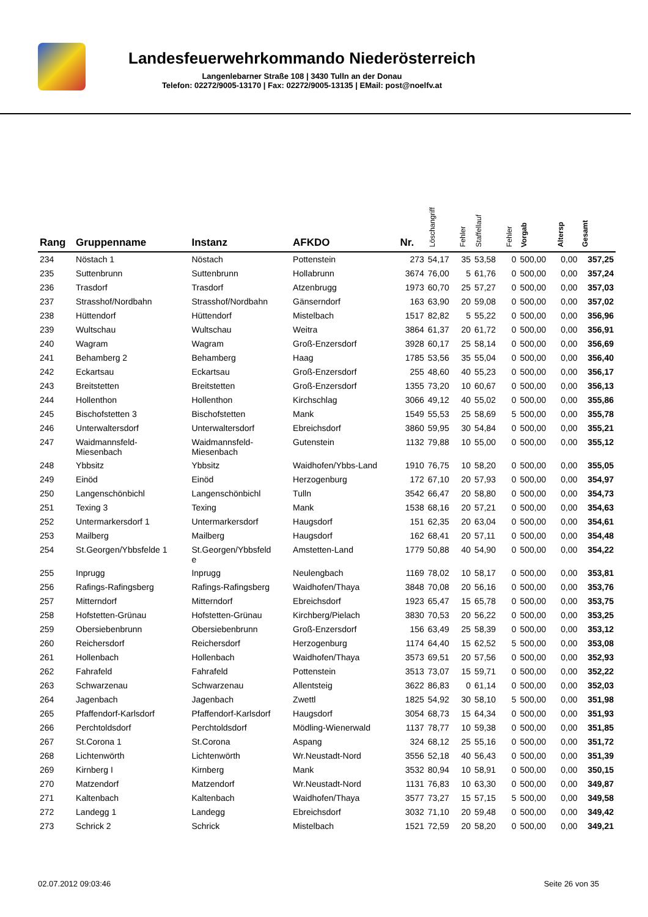Landesfeuerwehrkommando Niederösterreich
Langenlebarner Straße 108 | 3430 Tulln an der Donau
Telefon: 02272/9005-13170 | Fax: 02272/9005-13135 | EMail: post@noelfv.at
| Rang | Gruppenname | Instanz | AFKDO | Nr. | Löschangriff | Fehler | Staffellauf | Fehler | Vorgab | Altersp | Gesamt |
| --- | --- | --- | --- | --- | --- | --- | --- | --- | --- | --- | --- |
| 234 | Nöstach 1 | Nöstach | Pottenstein | 273 | 54,17 | 35 | 53,58 | 0 | 500,00 | 0,00 | 357,25 |
| 235 | Suttenbrunn | Suttenbrunn | Hollabrunn | 3674 | 76,00 | 5 | 61,76 | 0 | 500,00 | 0,00 | 357,24 |
| 236 | Trasdorf | Trasdorf | Atzenbrugg | 1973 | 60,70 | 25 | 57,27 | 0 | 500,00 | 0,00 | 357,03 |
| 237 | Strasshof/Nordbahn | Strasshof/Nordbahn | Gänserndorf | 163 | 63,90 | 20 | 59,08 | 0 | 500,00 | 0,00 | 357,02 |
| 238 | Hüttendorf | Hüttendorf | Mistelbach | 1517 | 82,82 | 5 | 55,22 | 0 | 500,00 | 0,00 | 356,96 |
| 239 | Wultschau | Wultschau | Weitra | 3864 | 61,37 | 20 | 61,72 | 0 | 500,00 | 0,00 | 356,91 |
| 240 | Wagram | Wagram | Groß-Enzersdorf | 3928 | 60,17 | 25 | 58,14 | 0 | 500,00 | 0,00 | 356,69 |
| 241 | Behamberg 2 | Behamberg | Haag | 1785 | 53,56 | 35 | 55,04 | 0 | 500,00 | 0,00 | 356,40 |
| 242 | Eckartsau | Eckartsau | Groß-Enzersdorf | 255 | 48,60 | 40 | 55,23 | 0 | 500,00 | 0,00 | 356,17 |
| 243 | Breitstetten | Breitstetten | Groß-Enzersdorf | 1355 | 73,20 | 10 | 60,67 | 0 | 500,00 | 0,00 | 356,13 |
| 244 | Hollenthon | Hollenthon | Kirchschlag | 3066 | 49,12 | 40 | 55,02 | 0 | 500,00 | 0,00 | 355,86 |
| 245 | Bischofstetten 3 | Bischofstetten | Mank | 1549 | 55,53 | 25 | 58,69 | 5 | 500,00 | 0,00 | 355,78 |
| 246 | Unterwaltersdorf | Unterwaltersdorf | Ebreichsdorf | 3860 | 59,95 | 30 | 54,84 | 0 | 500,00 | 0,00 | 355,21 |
| 247 | Waidmannsfeld- Miesenbach | Waidmannsfeld- Miesenbach | Gutenstein | 1132 | 79,88 | 10 | 55,00 | 0 | 500,00 | 0,00 | 355,12 |
| 248 | Ybbsitz | Ybbsitz | Waidhofen/Ybbs-Land | 1910 | 76,75 | 10 | 58,20 | 0 | 500,00 | 0,00 | 355,05 |
| 249 | Einöd | Einöd | Herzogenburg | 172 | 67,10 | 20 | 57,93 | 0 | 500,00 | 0,00 | 354,97 |
| 250 | Langenschönbichl | Langenschönbichl | Tulln | 3542 | 66,47 | 20 | 58,80 | 0 | 500,00 | 0,00 | 354,73 |
| 251 | Texing 3 | Texing | Mank | 1538 | 68,16 | 20 | 57,21 | 0 | 500,00 | 0,00 | 354,63 |
| 252 | Untermarkersdorf 1 | Untermarkersdorf | Haugsdorf | 151 | 62,35 | 20 | 63,04 | 0 | 500,00 | 0,00 | 354,61 |
| 253 | Mailberg | Mailberg | Haugsdorf | 162 | 68,41 | 20 | 57,11 | 0 | 500,00 | 0,00 | 354,48 |
| 254 | St.Georgen/Ybbsfelde 1 | St.Georgen/Ybbsfeld e | Amstetten-Land | 1779 | 50,88 | 40 | 54,90 | 0 | 500,00 | 0,00 | 354,22 |
| 255 | Inprugg | Inprugg | Neulengbach | 1169 | 78,02 | 10 | 58,17 | 0 | 500,00 | 0,00 | 353,81 |
| 256 | Rafings-Rafingsberg | Rafings-Rafingsberg | Waidhofen/Thaya | 3848 | 70,08 | 20 | 56,16 | 0 | 500,00 | 0,00 | 353,76 |
| 257 | Mitterndorf | Mitterndorf | Ebreichsdorf | 1923 | 65,47 | 15 | 65,78 | 0 | 500,00 | 0,00 | 353,75 |
| 258 | Hofstetten-Grünau | Hofstetten-Grünau | Kirchberg/Pielach | 3830 | 70,53 | 20 | 56,22 | 0 | 500,00 | 0,00 | 353,25 |
| 259 | Obersiebenbrunn | Obersiebenbrunn | Groß-Enzersdorf | 156 | 63,49 | 25 | 58,39 | 0 | 500,00 | 0,00 | 353,12 |
| 260 | Reichersdorf | Reichersdorf | Herzogenburg | 1174 | 64,40 | 15 | 62,52 | 5 | 500,00 | 0,00 | 353,08 |
| 261 | Hollenbach | Hollenbach | Waidhofen/Thaya | 3573 | 69,51 | 20 | 57,56 | 0 | 500,00 | 0,00 | 352,93 |
| 262 | Fahrafeld | Fahrafeld | Pottenstein | 3513 | 73,07 | 15 | 59,71 | 0 | 500,00 | 0,00 | 352,22 |
| 263 | Schwarzenau | Schwarzenau | Allentsteig | 3622 | 86,83 | 0 | 61,14 | 0 | 500,00 | 0,00 | 352,03 |
| 264 | Jagenbach | Jagenbach | Zwettl | 1825 | 54,92 | 30 | 58,10 | 5 | 500,00 | 0,00 | 351,98 |
| 265 | Pfaffendorf-Karlsdorf | Pfaffendorf-Karlsdorf | Haugsdorf | 3054 | 68,73 | 15 | 64,34 | 0 | 500,00 | 0,00 | 351,93 |
| 266 | Perchtoldsdorf | Perchtoldsdorf | Mödling-Wienerwald | 1137 | 78,77 | 10 | 59,38 | 0 | 500,00 | 0,00 | 351,85 |
| 267 | St.Corona 1 | St.Corona | Aspang | 324 | 68,12 | 25 | 55,16 | 0 | 500,00 | 0,00 | 351,72 |
| 268 | Lichtenwörth | Lichtenwörth | Wr.Neustadt-Nord | 3556 | 52,18 | 40 | 56,43 | 0 | 500,00 | 0,00 | 351,39 |
| 269 | Kirnberg I | Kirnberg | Mank | 3532 | 80,94 | 10 | 58,91 | 0 | 500,00 | 0,00 | 350,15 |
| 270 | Matzendorf | Matzendorf | Wr.Neustadt-Nord | 1131 | 76,83 | 10 | 63,30 | 0 | 500,00 | 0,00 | 349,87 |
| 271 | Kaltenbach | Kaltenbach | Waidhofen/Thaya | 3577 | 73,27 | 15 | 57,15 | 5 | 500,00 | 0,00 | 349,58 |
| 272 | Landegg 1 | Landegg | Ebreichsdorf | 3032 | 71,10 | 20 | 59,48 | 0 | 500,00 | 0,00 | 349,42 |
| 273 | Schrick 2 | Schrick | Mistelbach | 1521 | 72,59 | 20 | 58,20 | 0 | 500,00 | 0,00 | 349,21 |
02.07.2012 09:03:46 Seite 26 von 35